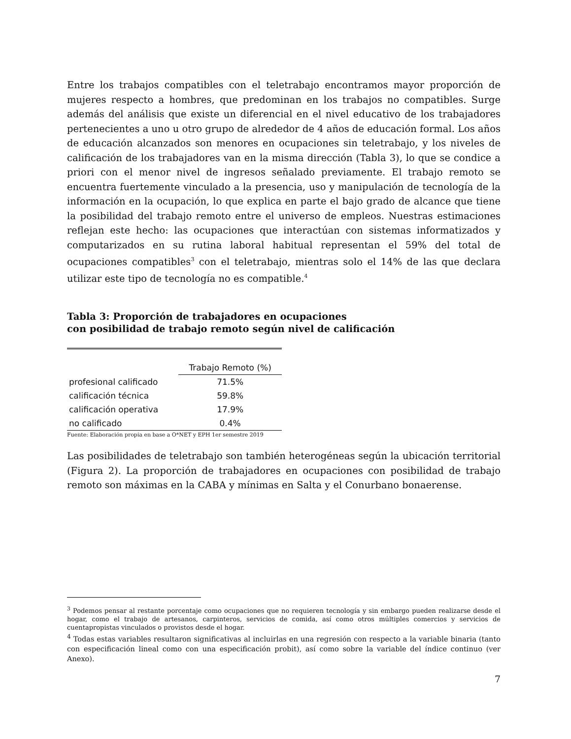Entre los trabajos compatibles con el teletrabajo encontramos mayor proporción de mujeres respecto a hombres, que predominan en los trabajos no compatibles. Surge además del análisis que existe un diferencial en el nivel educativo de los trabajadores pertenecientes a uno u otro grupo de alrededor de 4 años de educación formal. Los años de educación alcanzados son menores en ocupaciones sin teletrabajo, y los niveles de calificación de los trabajadores van en la misma dirección (Tabla 3), lo que se condice a priori con el menor nivel de ingresos señalado previamente. El trabajo remoto se encuentra fuertemente vinculado a la presencia, uso y manipulación de tecnología de la información en la ocupación, lo que explica en parte el bajo grado de alcance que tiene la posibilidad del trabajo remoto entre el universo de empleos. Nuestras estimaciones reflejan este hecho: las ocupaciones que interactúan con sistemas informatizados y computarizados en su rutina laboral habitual representan el 59% del total de ocupaciones compatibles<sup>3</sup> con el teletrabajo, mientras solo el 14% de las que declara utilizar este tipo de tecnología no es compatible.<sup>4</sup>
Tabla 3: Proporción de trabajadores en ocupaciones
con posibilidad de trabajo remoto según nivel de calificación
| | Trabajo Remoto (%) |
| --- | --- |
| profesional calificado | 71.5% |
| calificación técnica | 59.8% |
| calificación operativa | 17.9% |
| no calificado | 0.4% |
Fuente: Elaboración propia en base a O*NET y EPH 1er semestre 2019
Las posibilidades de teletrabajo son también heterogéneas según la ubicación territorial (Figura 2). La proporción de trabajadores en ocupaciones con posibilidad de trabajo remoto son máximas en la CABA y mínimas en Salta y el Conurbano bonaerense.
<sup>3</sup> Podemos pensar al restante porcentaje como ocupaciones que no requieren tecnología y sin embargo pueden realizarse desde el hogar, como el trabajo de artesanos, carpinteros, servicios de comida, así como otros múltiples comercios y servicios de cuentapropistas vinculados o provistos desde el hogar.
<sup>4</sup> Todas estas variables resultaron significativas al incluirlas en una regresión con respecto a la variable binaria (tanto con especificación lineal como con una especificación probit), así como sobre la variable del índice continuo (ver Anexo).
7